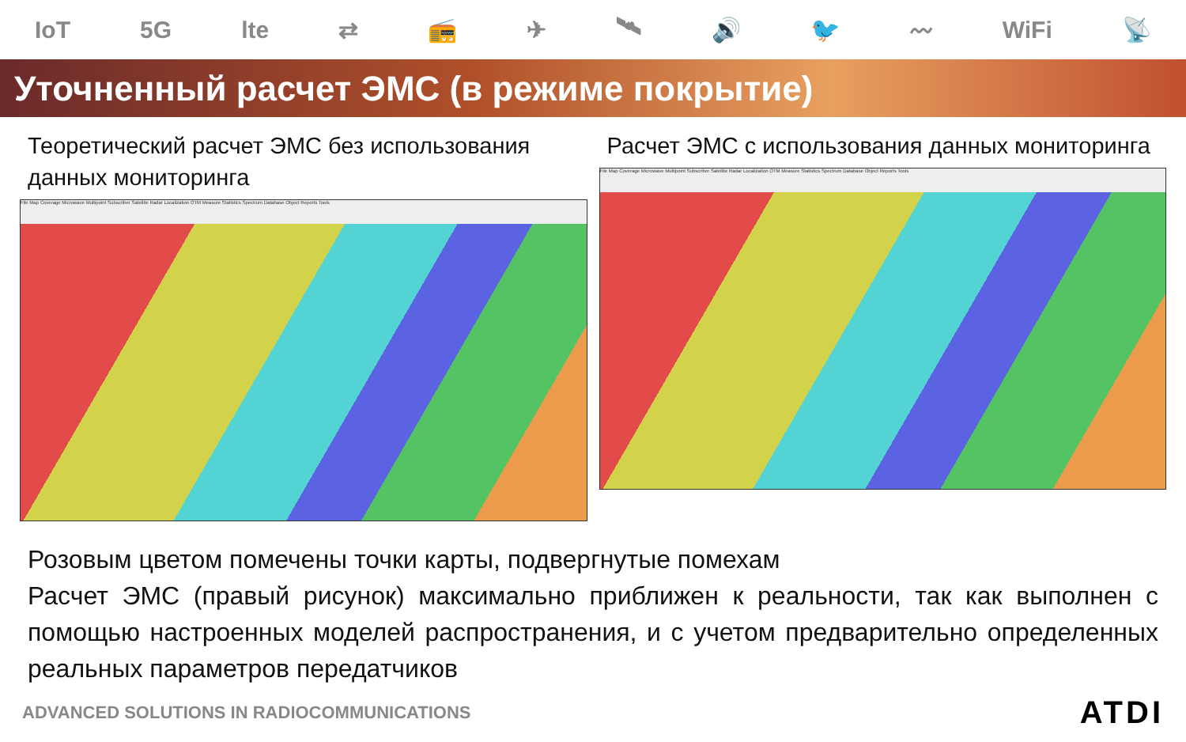IoT 5G lte ⇄ 📻 ✈ 🛰 🔊 🐦 〰 WiFi 📡
Уточненный расчет ЭМС (в режиме покрытие)
Теоретический расчет ЭМС без использования данных мониторинга
File Map Coverage Microwave Multipoint Subscriber Satellite Radar Localization OTM Measure Statistics Spectrum Database Object Reports Tools
Расчет ЭМС с использования данных мониторинга
File Map Coverage Microwave Multipoint Subscriber Satellite Radar Localization OTM Measure Statistics Spectrum Database Object Reports Tools
Розовым цветом помечены точки карты, подвергнутые помехам
Расчет ЭМС (правый рисунок) максимально приближен к реальности, так как выполнен с помощью настроенных моделей распространения, и с учетом предварительно определенных реальных параметров передатчиков
ADVANCED SOLUTIONS IN RADIOCOMMUNICATIONS ATDI